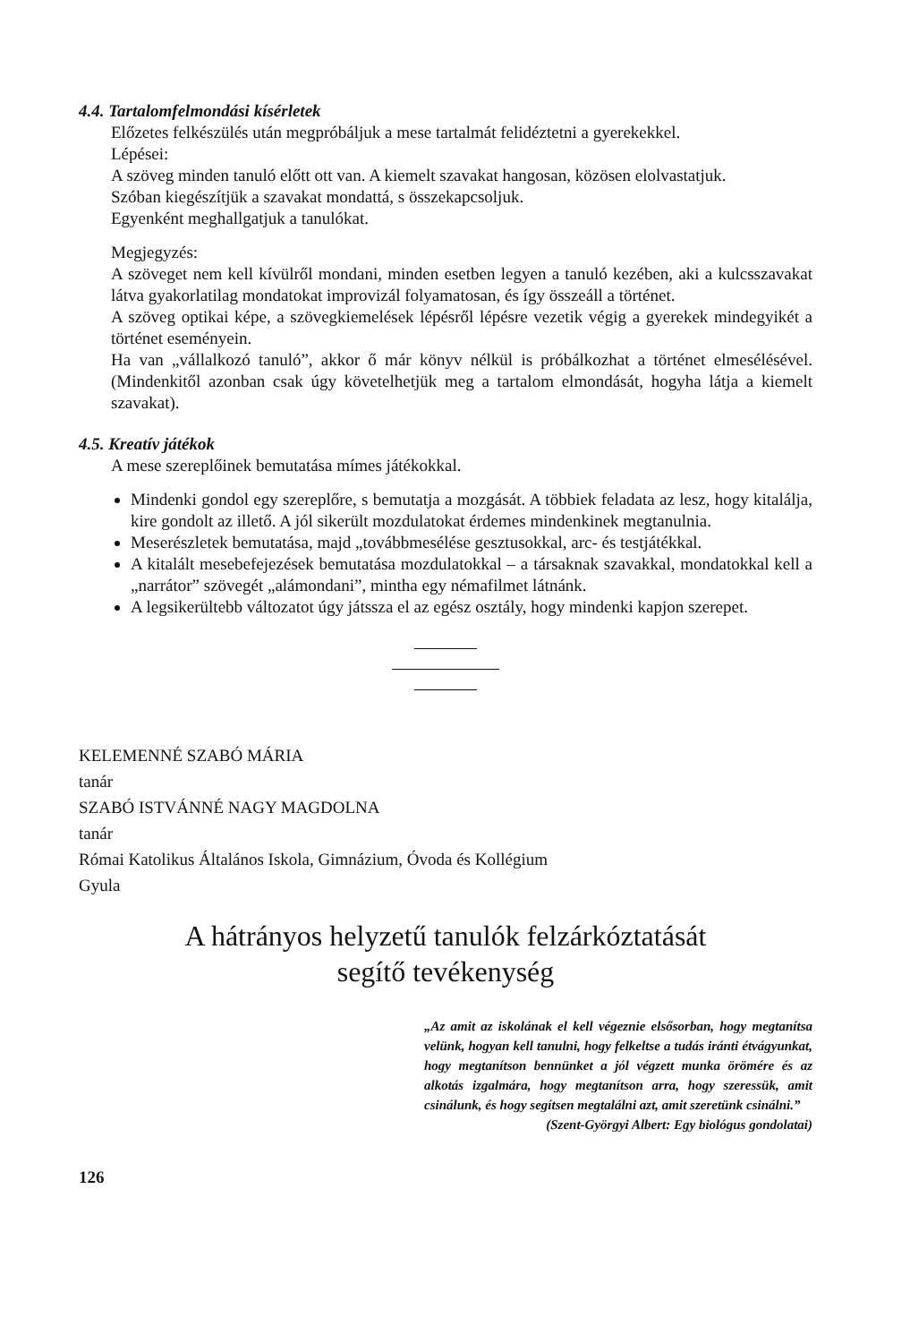4.4. Tartalomfelmondási kísérletek
Előzetes felkészülés után megpróbáljuk a mese tartalmát felidéztetni a gyerekekkel.
Lépései:
A szöveg minden tanuló előtt ott van. A kiemelt szavakat hangosan, közösen elolvastatjuk.
Szóban kiegészítjük a szavakat mondattá, s összekapcsoljuk.
Egyenként meghallgatjuk a tanulókat.
Megjegyzés:
A szöveget nem kell kívülről mondani, minden esetben legyen a tanuló kezében, aki a kulcsszavakat látva gyakorlatilag mondatokat improvizál folyamatosan, és így összeáll a történet.
A szöveg optikai képe, a szövegkiemelések lépésről lépésre vezetik végig a gyerekek mindegyikét a történet eseményein.
Ha van „vállalkozó tanuló”, akkor ő már könyv nélkül is próbálkozhat a történet elmesélésével.(Mindenkitől azonban csak úgy követelhetjük meg a tartalom elmondását, hogyha látja a kiemelt szavakat).
4.5. Kreatív játékok
A mese szereplőinek bemutatása mímes játékokkal.
Mindenki gondol egy szereplőre, s bemutatja a mozgását. A többiek feladata az lesz, hogy kitalálja, kire gondolt az illető. A jól sikerült mozdulatokat érdemes mindenkinek megtanulnia.
Meserészletek bemutatása, majd „továbbmesélése gesztusokkal, arc- és testjátékkal.
A kitalált mesebefejezések bemutatása mozdulatokkal – a társaknak szavakkal, mondatokkal kell a „narrátor” szövegét „alámondani”, mintha egy némafilmet látnánk.
A legsikerültebb változatot úgy játssza el az egész osztály, hogy mindenki kapjon szerepet.
KELEMENNÉ SZABÓ MÁRIA
tanár
SZABÓ ISTVÁNNÉ NAGY MAGDOLNA
tanár
Római Katolikus Általános Iskola, Gimnázium, Óvoda és Kollégium
Gyula
A hátrányos helyzetű tanulók felzárkóztatását
segítő tevékenység
„Az amit az iskolának el kell végeznie elsősorban, hogy megtanítsa velünk, hogyan kell tanulni, hogy felkeltse a tudás iránti étvágyunkat, hogy megtanítson bennünket a jól végzett munka örömére és az alkotás izgalmára, hogy megtanítson arra, hogy szeressük, amit csinálunk, és hogy segítsen megtalálni azt, amit szeretünk csinálni.”
(Szent-Györgyi Albert: Egy biológus gondolatai)
126